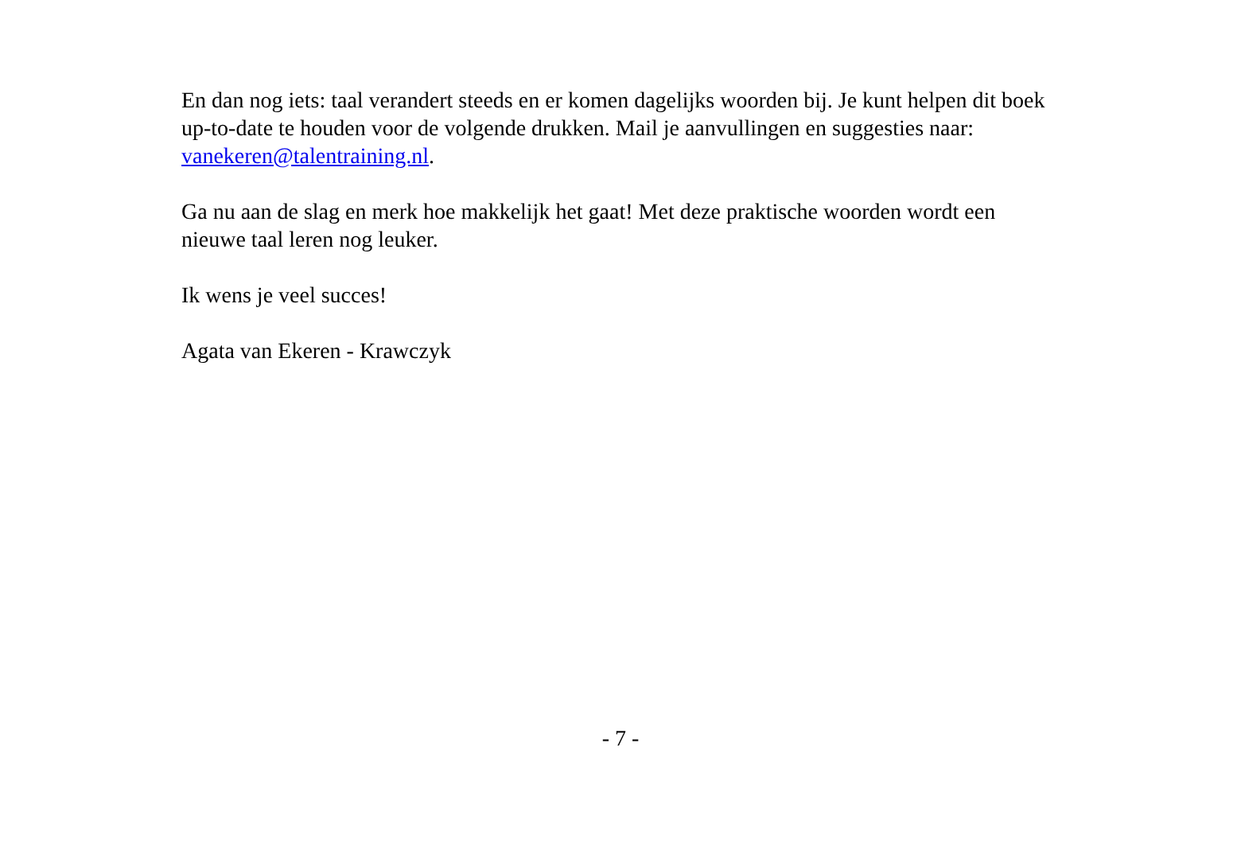En dan nog iets: taal verandert steeds en er komen dagelijks woorden bij. Je kunt helpen dit boek up-to-date te houden voor de volgende drukken. Mail je aanvullingen en suggesties naar: vanekeren@talentraining.nl.
Ga nu aan de slag en merk hoe makkelijk het gaat! Met deze praktische woorden wordt een nieuwe taal leren nog leuker.
Ik wens je veel succes!
Agata van Ekeren - Krawczyk
- 7 -